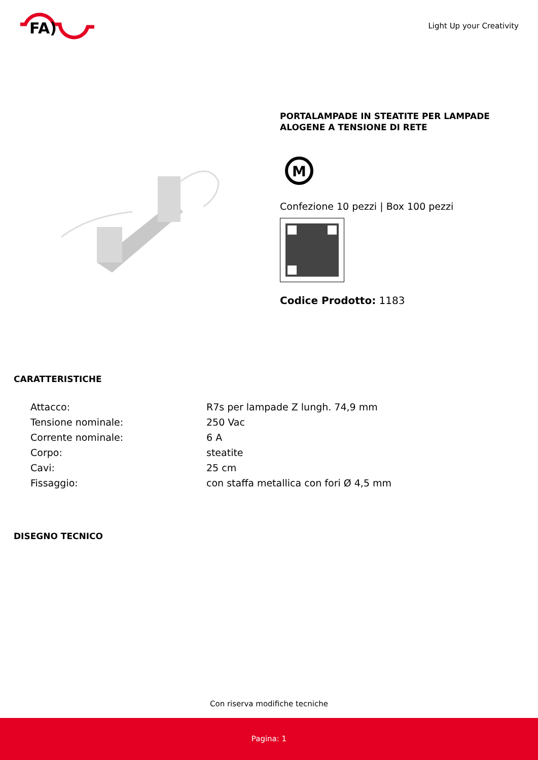FA)
Light Up your Creativity
PORTALAMPADE IN STEATITE PER LAMPADE ALOGENE A TENSIONE DI RETE
M
Confezione 10 pezzi | Box 100 pezzi
Codice Prodotto: 1183
CARATTERISTICHE
| Attacco: | R7s per lampade Z lungh. 74,9 mm |
| Tensione nominale: | 250 Vac |
| Corrente nominale: | 6 A |
| Corpo: | steatite |
| Cavi: | 25 cm |
| Fissaggio: | con staffa metallica con fori Ø 4,5 mm |
DISEGNO TECNICO
Con riserva modifiche tecniche
Pagina: 1